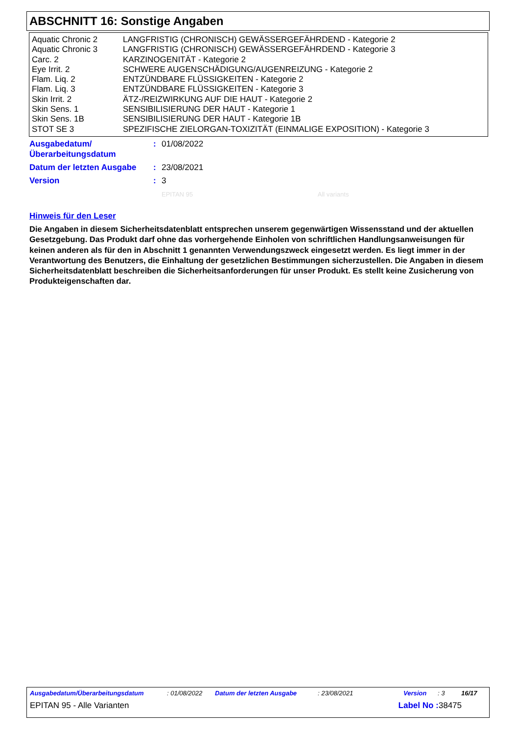ABSCHNITT 16: Sonstige Angaben
| Aquatic Chronic 2 | LANGFRISTIG (CHRONISCH) GEWÄSSERGEFÄHRDEND - Kategorie 2 |
| Aquatic Chronic 3 | LANGFRISTIG (CHRONISCH) GEWÄSSERGEFÄHRDEND - Kategorie 3 |
| Carc. 2 | KARZINOGENITÄT - Kategorie 2 |
| Eye Irrit. 2 | SCHWERE AUGENSCHÄDIGUNG/AUGENREIZUNG - Kategorie 2 |
| Flam. Liq. 2 | ENTZÜNDBARE FLÜSSIGKEITEN - Kategorie 2 |
| Flam. Liq. 3 | ENTZÜNDBARE FLÜSSIGKEITEN - Kategorie 3 |
| Skin Irrit. 2 | ÄTZ-/REIZWIRKUNG AUF DIE HAUT - Kategorie 2 |
| Skin Sens. 1 | SENSIBILISIERUNG DER HAUT - Kategorie 1 |
| Skin Sens. 1B | SENSIBILISIERUNG DER HAUT - Kategorie 1B |
| STOT SE 3 | SPEZIFISCHE ZIELORGAN-TOXIZITÄT (EINMALIGE EXPOSITION) - Kategorie 3 |
| Ausgabedatum/ Überarbeitungsdatum | : | 01/08/2022 |
| Datum der letzten Ausgabe | : | 23/08/2021 |
| Version | : | 3 |
| | | EPITAN 95 All variants |
Hinweis für den Leser
Die Angaben in diesem Sicherheitsdatenblatt entsprechen unserem gegenwärtigen Wissensstand und der aktuellen Gesetzgebung. Das Produkt darf ohne das vorhergehende Einholen von schriftlichen Handlungsanweisungen für keinen anderen als für den in Abschnitt 1 genannten Verwendungszweck eingesetzt werden. Es liegt immer in der Verantwortung des Benutzers, die Einhaltung der gesetzlichen Bestimmungen sicherzustellen. Die Angaben in diesem Sicherheitsdatenblatt beschreiben die Sicherheitsanforderungen für unser Produkt. Es stellt keine Zusicherung von Produkteigenschaften dar.
Ausgabedatum/Überarbeitungsdatum: 01/08/2022 Datum der letzten Ausgabe: 23/08/2021 Version: 3 16/17
EPITAN 95 - Alle Varianten Label No : 38475